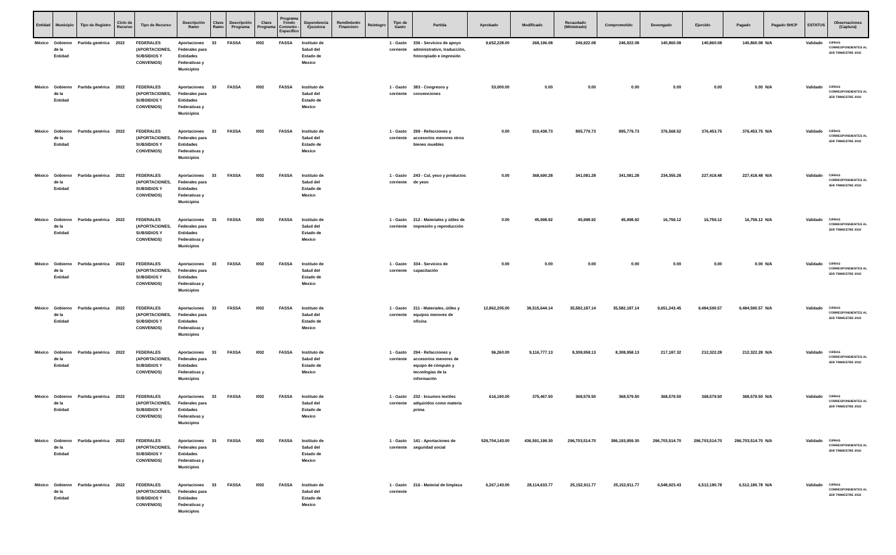| Entidad | Municipio | Tipo de Registro | Ciclo de Recurso | Tipo de Recurso | Descripción Ramo | Clave Ramo | Descripción Programa | Clave Programa | Programa Fondo Convenio - Específico | Dependencia Ejecutora | Rendimiento Financiero | Reintegro | Tipo de Gasto | Partida | Aprobado | Modificado | Recaudado (Ministrado) | Comprometido | Devengado | Ejercido | Pagado | Pagado SHCP | ESTATUS | Observaciones (Captura) |
| --- | --- | --- | --- | --- | --- | --- | --- | --- | --- | --- | --- | --- | --- | --- | --- | --- | --- | --- | --- | --- | --- | --- | --- | --- |
| México | Gobierno de la Entidad | Partida genérica | 2022 | FEDERALES (APORTACIONES, SUBSIDIOS Y CONVENIOS) | Aportaciones Federales para Entidades Federativas y Municipios | 33 | FASSA | I002 | FASSA | Instituto de Salud del Estado de Mexico | | | 1 - Gasto corriente | 336 - Servicios de apoyo administrativo, traducción, fotocopiado e impresión | 9,652,228.00 | 268,196.08 | 246,922.08 | 246,922.08 | 140,860.08 | 140,860.08 | 140,860.08 | N/A | Validado | CIFRAS CORRESPONDIENTES AL 3ER TRIMESTRE 2022 |
| México | Gobierno de la Entidad | Partida genérica | 2022 | FEDERALES (APORTACIONES, SUBSIDIOS Y CONVENIOS) | Aportaciones Federales para Entidades Federativas y Municipios | 33 | FASSA | I002 | FASSA | Instituto de Salud del Estado de Mexico | | | 1 - Gasto corriente | 383 - Congresos y convenciones | 53,000.00 | 0.00 | 0.00 | 0.00 | 0.00 | 0.00 | 0.00 | N/A | Validado | CIFRAS CORRESPONDIENTES AL 3ER TRIMESTRE 2022 |
| México | Gobierno de la Entidad | Partida genérica | 2022 | FEDERALES (APORTACIONES, SUBSIDIOS Y CONVENIOS) | Aportaciones Federales para Entidades Federativas y Municipios | 33 | FASSA | I002 | FASSA | Instituto de Salud del Estado de Mexico | | | 1 - Gasto corriente | 299 - Refacciones y accesorios menores otros bienes muebles | 0.00 | 910,438.73 | 895,779.73 | 895,779.73 | 376,568.52 | 376,453.75 | 376,453.75 | N/A | Validado | CIFRAS CORRESPONDIENTES AL 3ER TRIMESTRE 2022 |
| México | Gobierno de la Entidad | Partida genérica | 2022 | FEDERALES (APORTACIONES, SUBSIDIOS Y CONVENIOS) | Aportaciones Federales para Entidades Federativas y Municipios | 33 | FASSA | I002 | FASSA | Instituto de Salud del Estado de Mexico | | | 1 - Gasto corriente | 243 - Cal, yeso y productos de yeso | 0.00 | 368,690.28 | 341,081.28 | 341,081.28 | 234,355.28 | 227,418.48 | 227,418.48 | N/A | Validado | CIFRAS CORRESPONDIENTES AL 3ER TRIMESTRE 2022 |
| México | Gobierno de la Entidad | Partida genérica | 2022 | FEDERALES (APORTACIONES, SUBSIDIOS Y CONVENIOS) | Aportaciones Federales para Entidades Federativas y Municipios | 33 | FASSA | I002 | FASSA | Instituto de Salud del Estado de Mexico | | | 1 - Gasto corriente | 212 - Materiales y útiles de impresión y reproducción | 0.00 | 45,998.92 | 45,998.92 | 45,998.92 | 16,759.12 | 16,759.12 | 16,759.12 | N/A | Validado | CIFRAS CORRESPONDIENTES AL 3ER TRIMESTRE 2022 |
| México | Gobierno de la Entidad | Partida genérica | 2022 | FEDERALES (APORTACIONES, SUBSIDIOS Y CONVENIOS) | Aportaciones Federales para Entidades Federativas y Municipios | 33 | FASSA | I002 | FASSA | Instituto de Salud del Estado de Mexico | | | 1 - Gasto corriente | 334 - Servicios de capacitación | 0.00 | 0.00 | 0.00 | 0.00 | 0.00 | 0.00 | 0.00 | N/A | Validado | CIFRAS CORRESPONDIENTES AL 3ER TRIMESTRE 2022 |
| México | Gobierno de la Entidad | Partida genérica | 2022 | FEDERALES (APORTACIONES, SUBSIDIOS Y CONVENIOS) | Aportaciones Federales para Entidades Federativas y Municipios | 33 | FASSA | I002 | FASSA | Instituto de Salud del Estado de Mexico | | | 1 - Gasto corriente | 211 - Materiales, útiles y equipos menores de oficina | 12,862,205.00 | 38,515,644.14 | 35,582,187.14 | 35,582,187.14 | 9,651,243.45 | 9,484,590.57 | 9,484,590.57 | N/A | Validado | CIFRAS CORRESPONDIENTES AL 3ER TRIMESTRE 2022 |
| México | Gobierno de la Entidad | Partida genérica | 2022 | FEDERALES (APORTACIONES, SUBSIDIOS Y CONVENIOS) | Aportaciones Federales para Entidades Federativas y Municipios | 33 | FASSA | I002 | FASSA | Instituto de Salud del Estado de Mexico | | | 1 - Gasto corriente | 294 - Refacciones y accesorios menores de equipo de cómputo y tecnologías de la información | 96,260.00 | 9,116,777.13 | 8,308,958.13 | 8,308,958.13 | 217,187.32 | 212,322.28 | 212,322.28 | N/A | Validado | CIFRAS CORRESPONDIENTES AL 3ER TRIMESTRE 2022 |
| México | Gobierno de la Entidad | Partida genérica | 2022 | FEDERALES (APORTACIONES, SUBSIDIOS Y CONVENIOS) | Aportaciones Federales para Entidades Federativas y Municipios | 33 | FASSA | I002 | FASSA | Instituto de Salud del Estado de Mexico | | | 1 - Gasto corriente | 232 - Insumos textiles adquiridos como materia prima | 616,190.00 | 375,467.50 | 368,579.50 | 368,579.50 | 368,579.50 | 368,579.50 | 368,579.50 | N/A | Validado | CIFRAS CORRESPONDIENTES AL 3ER TRIMESTRE 2022 |
| México | Gobierno de la Entidad | Partida genérica | 2022 | FEDERALES (APORTACIONES, SUBSIDIOS Y CONVENIOS) | Aportaciones Federales para Entidades Federativas y Municipios | 33 | FASSA | I002 | FASSA | Instituto de Salud del Estado de Mexico | | | 1 - Gasto corriente | 141 - Aportaciones de seguridad social | 529,704,143.00 | 436,591,199.30 | 296,703,514.70 | 386,193,959.30 | 296,703,514.70 | 296,703,514.70 | 296,703,514.70 | N/A | Validado | CIFRAS CORRESPONDIENTES AL 3ER TRIMESTRE 2022 |
| México | Gobierno de la Entidad | Partida genérica | 2022 | FEDERALES (APORTACIONES, SUBSIDIOS Y CONVENIOS) | Aportaciones Federales para Entidades Federativas y Municipios | 33 | FASSA | I002 | FASSA | Instituto de Salud del Estado de Mexico | | | 1 - Gasto corriente | 216 - Material de limpieza | 6,267,143.00 | 28,114,633.77 | 25,152,911.77 | 25,152,911.77 | 6,548,923.43 | 6,512,180.78 | 6,512,180.78 | N/A | Validado | CIFRAS CORRESPONDIENTES AL 3ER TRIMESTRE 2022 |